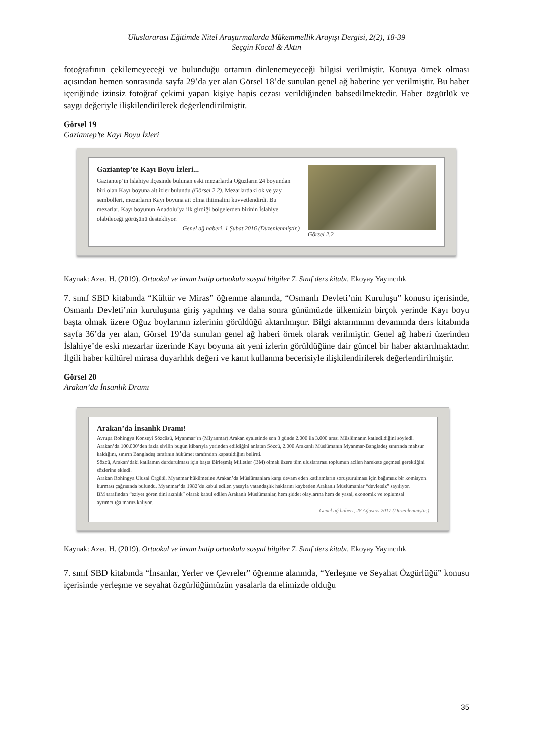Uluslararası Eğitimde Nitel Araştırmalarda Mükemmellik Arayışı Dergisi, 2(2), 18-39
Seçgin Kocal & Aktın
fotoğrafının çekilemeyeceği ve bulunduğu ortamın dinlenemeyeceği bilgisi verilmiştir. Konuya örnek olması açısından hemen sonrasında sayfa 29’da yer alan Görsel 18’de sunulan genel ağ haberine yer verilmiştir. Bu haber içeriğinde izinsiz fotoğraf çekimi yapan kişiye hapis cezası verildiğinden bahsedilmektedir. Haber özgürlük ve saygı değeriyle ilişkilendirilerek değerlendirilmiştir.
Görsel 19
Gaziantep’te Kayı Boyu İzleri
Gaziantep’te Kayı Boyu İzleri...
Gaziantep’in İslahiye ilçesinde bulunan eski mezarlarda Oğuzların 24 boyundan biri olan Kayı boyuna ait izler bulundu (Görsel 2.2). Mezarlardaki ok ve yay sembolleri, mezarların Kayı boyuna ait olma ihtimalini kuvvetlendirdi. Bu mezarlar, Kayı boyunun Anadolu’ya ilk girdiği bölgelerden birinin İslahiye olabileceği görüşünü destekliyor.
Genel ağ haberi, 1 Şubat 2016 (Düzenlenmiştir.)
Görsel 2.2
Kaynak: Azer, H. (2019). Ortaokul ve imam hatip ortaokulu sosyal bilgiler 7. Sınıf ders kitabı. Ekoyay Yayıncılık
7. sınıf SBD kitabında “Kültür ve Miras” öğrenme alanında, “Osmanlı Devleti’nin Kuruluşu” konusu içerisinde, Osmanlı Devleti’nin kuruluşuna giriş yapılmış ve daha sonra günümüzde ülkemizin birçok yerinde Kayı boyu başta olmak üzere Oğuz boylarının izlerinin görüldüğü aktarılmıştır. Bilgi aktarımının devamında ders kitabında sayfa 36’da yer alan, Görsel 19’da sunulan genel ağ haberi örnek olarak verilmiştir. Genel ağ haberi üzerinden İslahiye’de eski mezarlar üzerinde Kayı boyuna ait yeni izlerin görüldüğüne dair güncel bir haber aktarılmaktadır. İlgili haber kültürel mirasa duyarlılık değeri ve kanıt kullanma becerisiyle ilişkilendirilerek değerlendirilmiştir.
Görsel 20
Arakan’da İnsanlık Dramı
Arakan’da İnsanlık Dramı!
Avrupa Rohingya Konseyi Sözcüsü, Myanmar’ın (Miyanmar) Arakan eyaletinde son 3 günde 2.000 ila 3.000 arası Müslümanın katledildiğini söyledi.
Arakan’da 100.000’den fazla sivilin bugün itibarıyla yerinden edildiğini anlatan Sözcü, 2.000 Arakanlı Müslümanın Myanmar-Bangladeş sınırında mahsur kaldığını, sınırın Bangladeş tarafının hükümet tarafından kapatıldığını belirtti.
Sözcü, Arakan’daki katliamın durdurulması için başta Birleşmiş Milletler (BM) olmak üzere tüm uluslararası toplumun acilen harekete geçmesi gerektiğini sözlerine ekledi.
Arakan Rohingya Ulusal Örgütü, Myanmar hükümetine Arakan’da Müslümanlara karşı devam eden katliamların soruşturulması için bağımsız bir komisyon kurması çağrısında bulundu. Myanmar’da 1982’de kabul edilen yasayla vatandaşlık haklarını kaybeden Arakanlı Müslümanlar “devletsiz” sayılıyor.
BM tarafından “eziyet gören dini azınlık” olarak kabul edilen Arakanlı Müslümanlar, hem şiddet olaylarına hem de yasal, ekonomik ve toplumsal ayrımcılığa maruz kalıyor.
Genel ağ haberi, 28 Ağustos 2017 (Düzenlenmiştir.)
Kaynak: Azer, H. (2019). Ortaokul ve imam hatip ortaokulu sosyal bilgiler 7. Sınıf ders kitabı. Ekoyay Yayıncılık
7. sınıf SBD kitabında “İnsanlar, Yerler ve Çevreler” öğrenme alanında, “Yerleşme ve Seyahat Özgürlüğü” konusu içerisinde yerleşme ve seyahat özgürlüğümüzün yasalarla da elimizde olduğu
35